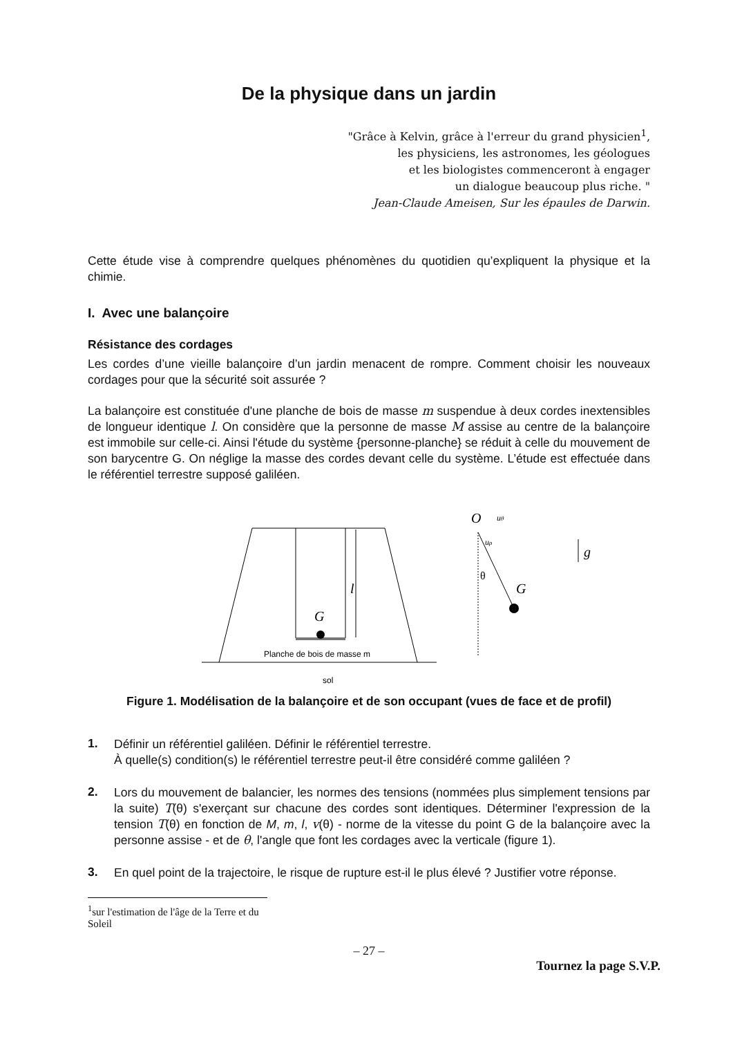De la physique dans un jardin
"Grâce à Kelvin, grâce à l'erreur du grand physicien<sup>1</sup>,
les physiciens, les astronomes, les géologues
et les biologistes commenceront à engager
un dialogue beaucoup plus riche. "
Jean-Claude Ameisen, Sur les épaules de Darwin.
Cette étude vise à comprendre quelques phénomènes du quotidien qu’expliquent la physique et la chimie.
I. Avec une balançoire
Résistance des cordages
Les cordes d’une vieille balançoire d’un jardin menacent de rompre. Comment choisir les nouveaux cordages pour que la sécurité soit assurée ?
La balançoire est constituée d'une planche de bois de masse m suspendue à deux cordes inextensibles de longueur identique l. On considère que la personne de masse M assise au centre de la balançoire est immobile sur celle-ci. Ainsi l'étude du système {personne-planche} se réduit à celle du mouvement de son barycentre G. On néglige la masse des cordes devant celle du système. L’étude est effectuée dans le référentiel terrestre supposé galiléen.
l
G
G
O
uθ
uρ
g
θ
Planche de bois de masse m
sol
Figure 1. Modélisation de la balançoire et de son occupant (vues de face et de profil)
1.
Définir un référentiel galiléen. Définir le référentiel terrestre.
À quelle(s) condition(s) le référentiel terrestre peut-il être considéré comme galiléen ?
2.
Lors du mouvement de balancier, les normes des tensions (nommées plus simplement tensions par la suite) T(θ) s'exerçant sur chacune des cordes sont identiques. Déterminer l'expression de la tension T(θ) en fonction de M, m, l, v(θ) - norme de la vitesse du point G de la balançoire avec la personne assise - et de θ, l'angle que font les cordages avec la verticale (figure 1).
3.
En quel point de la trajectoire, le risque de rupture est-il le plus élevé ? Justifier votre réponse.
<sup>1</sup> sur l'estimation de l'âge de la Terre et du Soleil
– 27 –
Tournez la page S.V.P.